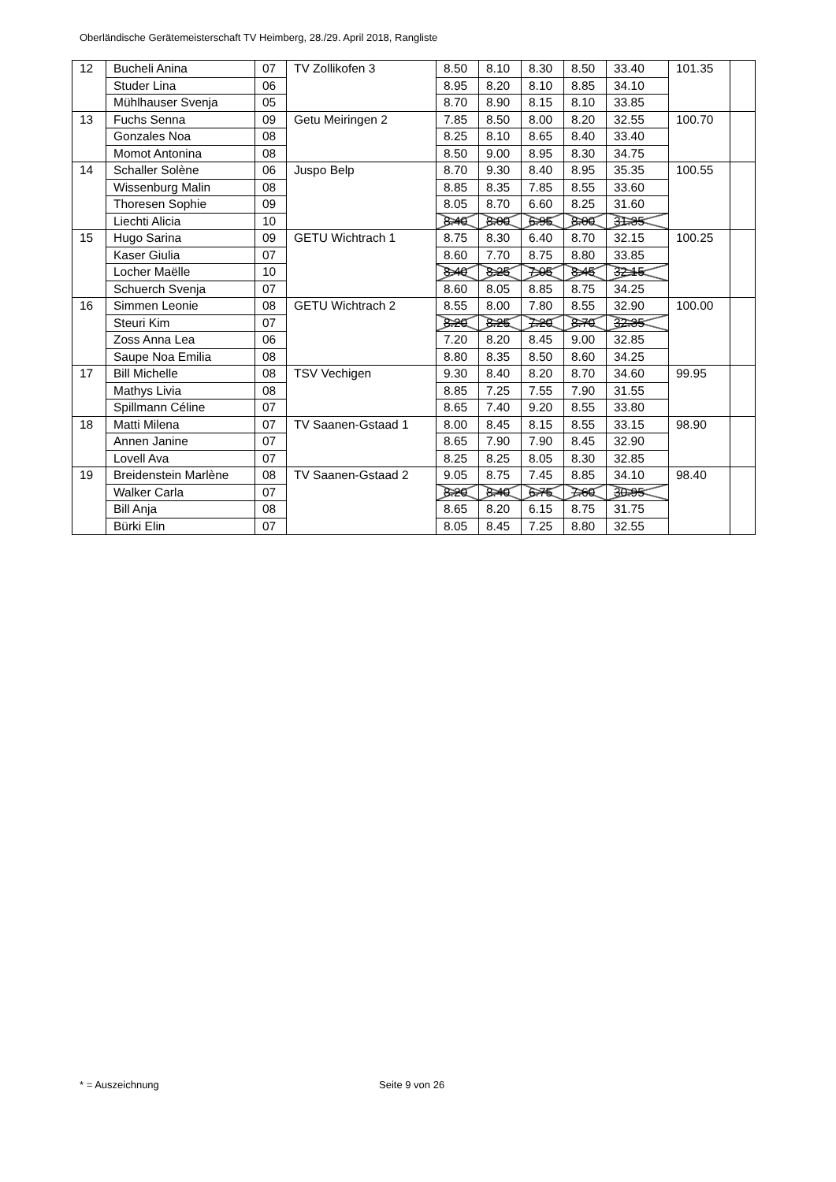Oberländische Gerätemeisterschaft TV Heimberg, 28./29. April 2018, Rangliste
| 12 | Bucheli Anina | 07 | TV Zollikofen 3 | 8.50 | 8.10 | 8.30 | 8.50 | 33.40 | 101.35 | |
| | Studer Lina | 06 | | 8.95 | 8.20 | 8.10 | 8.85 | 34.10 | | |
| | Mühlhauser Svenja | 05 | | 8.70 | 8.90 | 8.15 | 8.10 | 33.85 | | |
| 13 | Fuchs Senna | 09 | Getu Meiringen 2 | 7.85 | 8.50 | 8.00 | 8.20 | 32.55 | 100.70 | |
| | Gonzales Noa | 08 | | 8.25 | 8.10 | 8.65 | 8.40 | 33.40 | | |
| | Momot Antonina | 08 | | 8.50 | 9.00 | 8.95 | 8.30 | 34.75 | | |
| 14 | Schaller Solène | 06 | Juspo Belp | 8.70 | 9.30 | 8.40 | 8.95 | 35.35 | 100.55 | |
| | Wissenburg Malin | 08 | | 8.85 | 8.35 | 7.85 | 8.55 | 33.60 | | |
| | Thoresen Sophie | 09 | | 8.05 | 8.70 | 6.60 | 8.25 | 31.60 | | |
| | Liechti Alicia | 10 | | 8.40 | 8.00 | 6.95 | 8.00 | 31.35 | | |
| 15 | Hugo Sarina | 09 | GETU Wichtrach 1 | 8.75 | 8.30 | 6.40 | 8.70 | 32.15 | 100.25 | |
| | Kaser Giulia | 07 | | 8.60 | 7.70 | 8.75 | 8.80 | 33.85 | | |
| | Locher Maëlle | 10 | | 8.40 | 8.25 | 7.05 | 8.45 | 32.15 | | |
| | Schuerch Svenja | 07 | | 8.60 | 8.05 | 8.85 | 8.75 | 34.25 | | |
| 16 | Simmen Leonie | 08 | GETU Wichtrach 2 | 8.55 | 8.00 | 7.80 | 8.55 | 32.90 | 100.00 | |
| | Steuri Kim | 07 | | 8.20 | 8.25 | 7.20 | 8.70 | 32.35 | | |
| | Zoss Anna Lea | 06 | | 7.20 | 8.20 | 8.45 | 9.00 | 32.85 | | |
| | Saupe Noa Emilia | 08 | | 8.80 | 8.35 | 8.50 | 8.60 | 34.25 | | |
| 17 | Bill Michelle | 08 | TSV Vechigen | 9.30 | 8.40 | 8.20 | 8.70 | 34.60 | 99.95 | |
| | Mathys Livia | 08 | | 8.85 | 7.25 | 7.55 | 7.90 | 31.55 | | |
| | Spillmann Céline | 07 | | 8.65 | 7.40 | 9.20 | 8.55 | 33.80 | | |
| 18 | Matti Milena | 07 | TV Saanen-Gstaad 1 | 8.00 | 8.45 | 8.15 | 8.55 | 33.15 | 98.90 | |
| | Annen Janine | 07 | | 8.65 | 7.90 | 7.90 | 8.45 | 32.90 | | |
| | Lovell Ava | 07 | | 8.25 | 8.25 | 8.05 | 8.30 | 32.85 | | |
| 19 | Breidenstein Marlène | 08 | TV Saanen-Gstaad 2 | 9.05 | 8.75 | 7.45 | 8.85 | 34.10 | 98.40 | |
| | Walker Carla | 07 | | 8.20 | 8.40 | 6.75 | 7.60 | 30.95 | | |
| | Bill Anja | 08 | | 8.65 | 8.20 | 6.15 | 8.75 | 31.75 | | |
| | Bürki Elin | 07 | | 8.05 | 8.45 | 7.25 | 8.80 | 32.55 | | |
* = Auszeichnung Seite 9 von 26